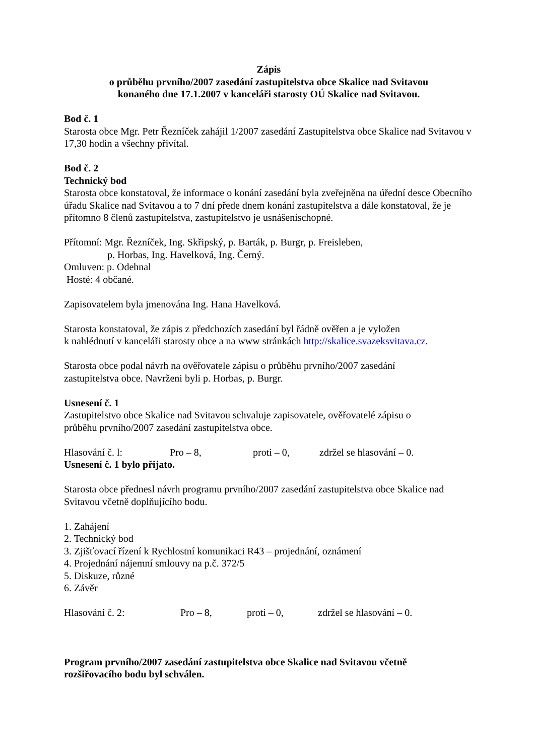Zápis
o průběhu prvního/2007 zasedání zastupitelstva obce Skalice nad Svitavou
konaného dne 17.1.2007 v kanceláři starosty OÚ Skalice nad Svitavou.
Bod č. 1
Starosta obce Mgr. Petr Řezníček zahájil 1/2007 zasedání Zastupitelstva obce Skalice nad Svitavou v 17,30 hodin a všechny přivítal.
Bod č. 2
Technický bod
Starosta obce konstatoval, že informace o konání zasedání byla zveřejněna na úřední desce Obecního úřadu Skalice nad Svitavou a to 7 dní přede dnem konání zastupitelstva a dále konstatoval, že je přítomno 8 členů zastupitelstva, zastupitelstvo je usnášeníschopné.
Přítomní: Mgr. Řezníček, Ing. Skřipský, p. Barták, p. Burgr, p. Freisleben,
p. Horbas, Ing. Havelková, Ing. Černý.
Omluven: p. Odehnal
Hosté: 4 občané.
Zapisovatelem byla jmenována Ing. Hana Havelková.
Starosta konstatoval, že zápis z předchozích zasedání byl řádně ověřen a je vyložen
k nahlédnutí v kanceláři starosty obce a na www stránkách http://skalice.svazeksvitava.cz.
Starosta obce podal návrh na ověřovatele zápisu o průběhu prvního/2007 zasedání
zastupitelstva obce. Navrženi byli p. Horbas, p. Burgr.
Usnesení č. 1
Zastupitelstvo obce Skalice nad Svitavou schvaluje zapisovatele, ověřovatelé zápisu o
průběhu prvního/2007 zasedání zastupitelstva obce.
Hlasování č. l: Pro – 8, proti – 0, zdržel se hlasování – 0.
Usnesení č. 1 bylo přijato.
Starosta obce přednesl návrh programu prvního/2007 zasedání zastupitelstva obce Skalice nad Svitavou včetně doplňujícího bodu.
1. Zahájení
2. Technický bod
3. Zjišťovací řízení k Rychlostní komunikaci R43 – projednání, oznámení
4. Projednání nájemní smlouvy na p.č. 372/5
5. Diskuze, různé
6. Závěr
Hlasování č. 2: Pro – 8, proti – 0, zdržel se hlasování – 0.
Program prvního/2007 zasedání zastupitelstva obce Skalice nad Svitavou včetně
rozšiřovacího bodu byl schválen.